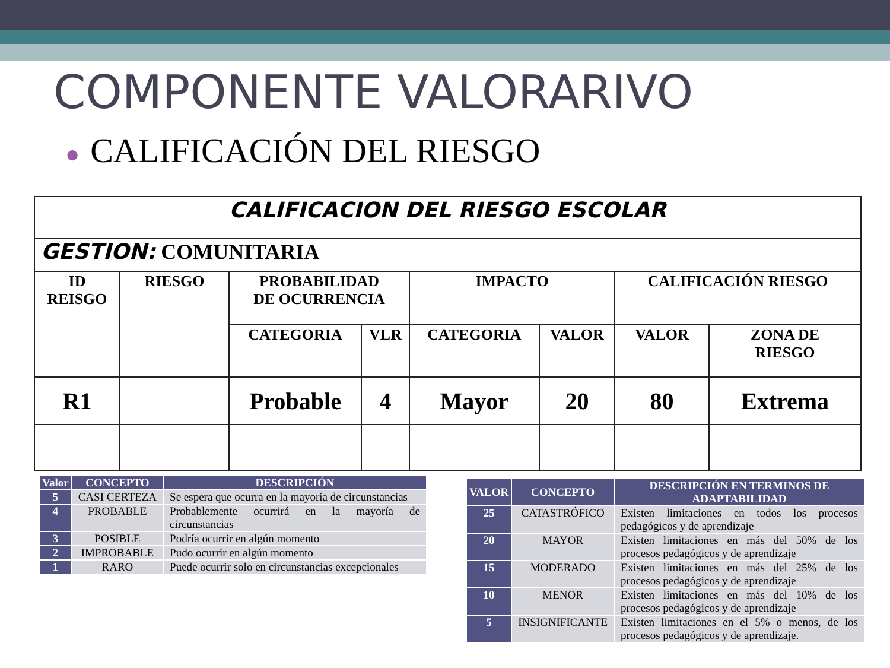COMPONENTE VALORARIVO
● CALIFICACIÓN DEL RIESGO
| CALIFICACION DEL RIESGO ESCOLAR | | | | | | | |
| GESTION: COMUNITARIA | | | | | | | |
| ID REISGO | RIESGO | PROBABILIDAD DE OCURRENCIA | | IMPACTO | | CALIFICACIÓN RIESGO | |
| | | CATEGORIA | VLR | CATEGORIA | VALOR | VALOR | ZONA DE RIESGO |
| R1 | | Probable | 4 | Mayor | 20 | 80 | Extrema |
| Valor | CONCEPTO | DESCRIPCIÓN |
| --- | --- | --- |
| 5 | CASI CERTEZA | Se espera que ocurra en la mayoría de circunstancias |
| 4 | PROBABLE | Probablemente ocurrirá en la mayoría de circunstancias |
| 3 | POSIBLE | Podría ocurrir en algún momento |
| 2 | IMPROBABLE | Pudo ocurrir en algún momento |
| 1 | RARO | Puede ocurrir solo en circunstancias excepcionales |
| VALOR | CONCEPTO | DESCRIPCIÓN EN TERMINOS DE ADAPTABILIDAD |
| --- | --- | --- |
| 25 | CATASTRÓFICO | Existen limitaciones en todos los procesos pedagógicos y de aprendizaje |
| 20 | MAYOR | Existen limitaciones en más del 50% de los procesos pedagógicos y de aprendizaje |
| 15 | MODERADO | Existen limitaciones en más del 25% de los procesos pedagógicos y de aprendizaje |
| 10 | MENOR | Existen limitaciones en más del 10% de los procesos pedagógicos y de aprendizaje |
| 5 | INSIGNIFICANTE | Existen limitaciones en el 5% o menos, de los procesos pedagógicos y de aprendizaje. |